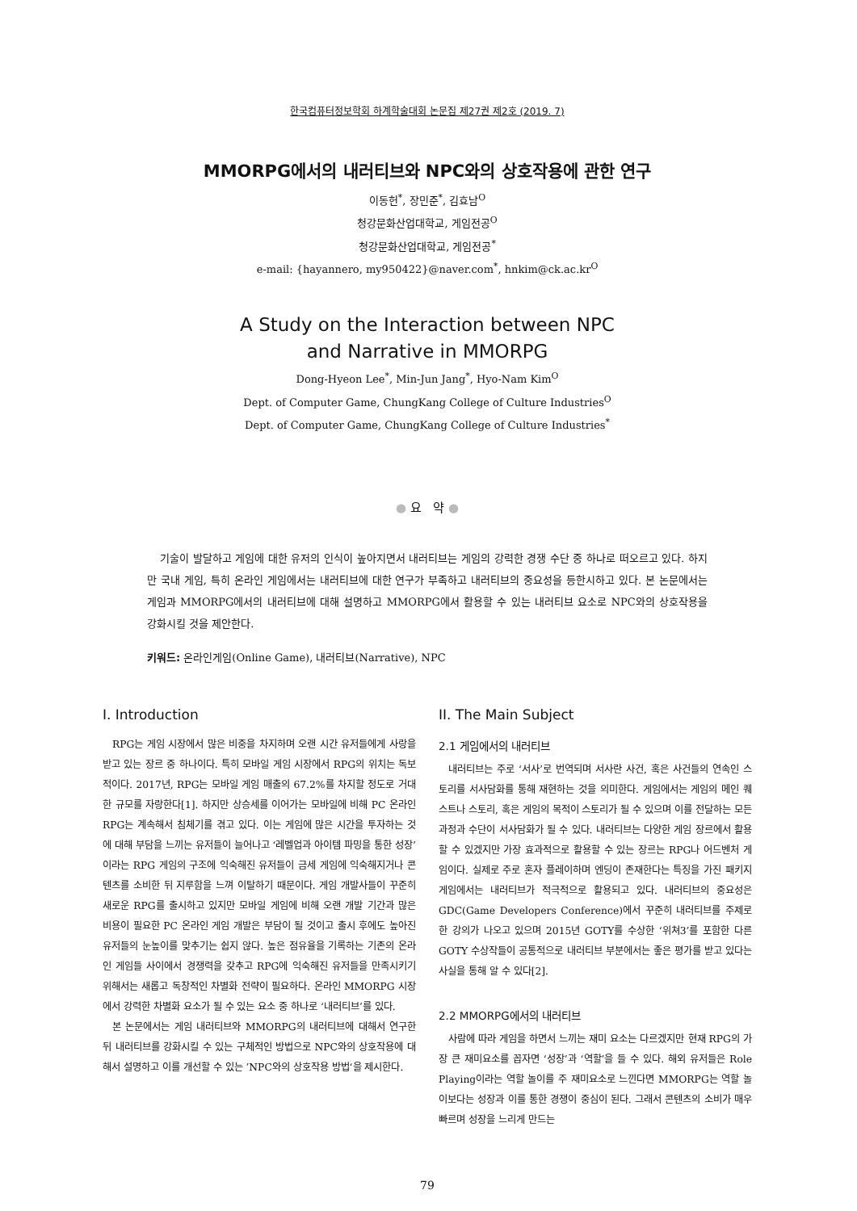한국컴퓨터정보학회 하계학술대회 논문집 제27권 제2호 (2019. 7)
MMORPG에서의 내러티브와 NPC와의 상호작용에 관한 연구
이동헌<sup>*</sup>, 장민준<sup>*</sup>, 김효남<sup>O</sup>
청강문화산업대학교, 게임전공<sup>O</sup>
청강문화산업대학교, 게임전공<sup>*</sup>
e-mail: {hayannero, my950422}@naver.com<sup>*</sup>, hnkim@ck.ac.kr<sup>O</sup>
A Study on the Interaction between NPC
and Narrative in MMORPG
Dong-Hyeon Lee<sup>*</sup>, Min-Jun Jang<sup>*</sup>, Hyo-Nam Kim<sup>O</sup>
Dept. of Computer Game, ChungKang College of Culture Industries<sup>O</sup>
Dept. of Computer Game, ChungKang College of Culture Industries<sup>*</sup>
● 요 약 ●
기술이 발달하고 게임에 대한 유저의 인식이 높아지면서 내러티브는 게임의 강력한 경쟁 수단 중 하나로 떠오르고 있다. 하지만 국내 게임, 특히 온라인 게임에서는 내러티브에 대한 연구가 부족하고 내러티브의 중요성을 등한시하고 있다. 본 논문에서는 게임과 MMORPG에서의 내러티브에 대해 설명하고 MMORPG에서 활용할 수 있는 내러티브 요소로 NPC와의 상호작용을 강화시킬 것을 제안한다.
키워드: 온라인게임(Online Game), 내러티브(Narrative), NPC
I. Introduction
RPG는 게임 시장에서 많은 비중을 차지하며 오랜 시간 유저들에게 사랑을 받고 있는 장르 중 하나이다. 특히 모바일 게임 시장에서 RPG의 위치는 독보적이다. 2017년, RPG는 모바일 게임 매출의 67.2%를 차지할 정도로 거대한 규모를 자랑한다[1]. 하지만 상승세를 이어가는 모바일에 비해 PC 온라인 RPG는 계속해서 침체기를 겪고 있다. 이는 게임에 많은 시간을 투자하는 것에 대해 부담을 느끼는 유저들이 늘어나고 ‘레벨업과 아이템 파밍을 통한 성장’이라는 RPG 게임의 구조에 익숙해진 유저들이 금세 게임에 익숙해지거나 콘텐츠를 소비한 뒤 지루함을 느껴 이탈하기 때문이다. 게임 개발사들이 꾸준히 새로운 RPG를 출시하고 있지만 모바일 게임에 비해 오랜 개발 기간과 많은 비용이 필요한 PC 온라인 게임 개발은 부담이 될 것이고 출시 후에도 높아진 유저들의 눈높이를 맞추기는 쉽지 않다. 높은 점유율을 기록하는 기존의 온라인 게임들 사이에서 경쟁력을 갖추고 RPG에 익숙해진 유저들을 만족시키기 위해서는 새롭고 독창적인 차별화 전략이 필요하다. 온라인 MMORPG 시장에서 강력한 차별화 요소가 될 수 있는 요소 중 하나로 ‘내러티브’를 있다.
본 논문에서는 게임 내러티브와 MMORPG의 내러티브에 대해서 연구한 뒤 내러티브를 강화시킬 수 있는 구체적인 방법으로 NPC와의 상호작용에 대해서 설명하고 이를 개선할 수 있는 ’NPC와의 상호작용 방법‘을 제시한다.
II. The Main Subject
2.1 게임에서의 내러티브
내러티브는 주로 ‘서사’로 번역되며 서사란 사건, 혹은 사건들의 연속인 스토리를 서사담화를 통해 재현하는 것을 의미한다. 게임에서는 게임의 메인 퀘스트나 스토리, 혹은 게임의 목적이 스토리가 될 수 있으며 이를 전달하는 모든 과정과 수단이 서사담화가 될 수 있다. 내러티브는 다양한 게임 장르에서 활용할 수 있겠지만 가장 효과적으로 활용할 수 있는 장르는 RPG나 어드벤처 게임이다. 실제로 주로 혼자 플레이하며 엔딩이 존재한다는 특징을 가진 패키지 게임에서는 내러티브가 적극적으로 활용되고 있다. 내러티브의 중요성은 GDC(Game Developers Conference)에서 꾸준히 내러티브를 주제로 한 강의가 나오고 있으며 2015년 GOTY를 수상한 ‘위쳐3’를 포함한 다른 GOTY 수상작들이 공통적으로 내러티브 부분에서는 좋은 평가를 받고 있다는 사실을 통해 알 수 있다[2].
2.2 MMORPG에서의 내러티브
사람에 따라 게임을 하면서 느끼는 재미 요소는 다르겠지만 현재 RPG의 가장 큰 재미요소를 꼽자면 ‘성장’과 ‘역할’을 들 수 있다. 해외 유저들은 Role Playing이라는 역할 놀이를 주 재미요소로 느낀다면 MMORPG는 역할 놀이보다는 성장과 이를 통한 경쟁이 중심이 된다. 그래서 콘텐츠의 소비가 매우 빠르며 성장을 느리게 만드는
79